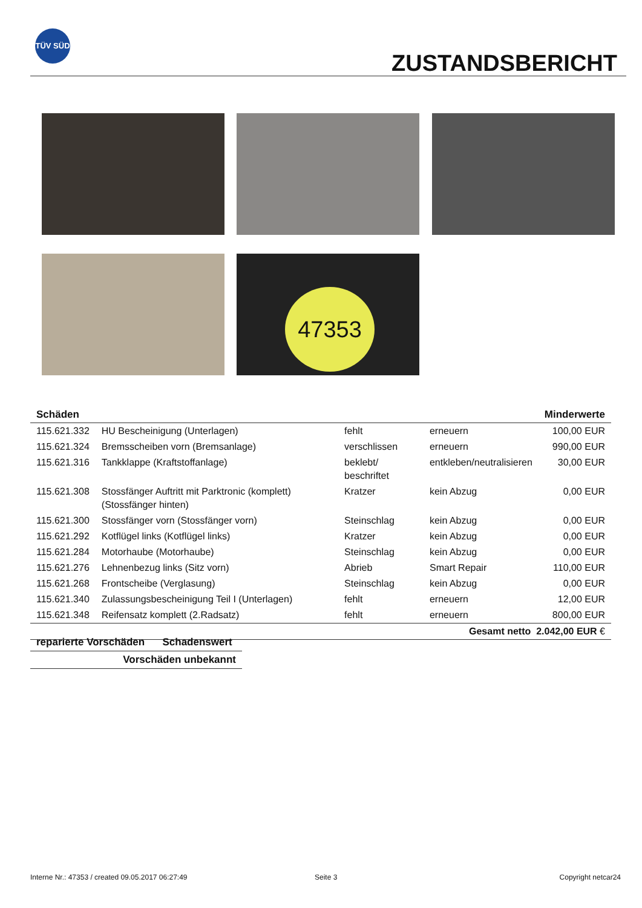TÜV SÜD
ZUSTANDSBERICHT
47353
| Schäden | | | | Minderwerte |
| --- | --- | --- | --- | --- |
| 115.621.332 | HU Bescheinigung (Unterlagen) | fehlt | erneuern | 100,00 EUR |
| 115.621.324 | Bremsscheiben vorn (Bremsanlage) | verschlissen | erneuern | 990,00 EUR |
| 115.621.316 | Tankklappe (Kraftstoffanlage) | beklebt/ beschriftet | entkleben/neutralisieren | 30,00 EUR |
| 115.621.308 | Stossfänger Auftritt mit Parktronic (komplett) (Stossfänger hinten) | Kratzer | kein Abzug | 0,00 EUR |
| 115.621.300 | Stossfänger vorn (Stossfänger vorn) | Steinschlag | kein Abzug | 0,00 EUR |
| 115.621.292 | Kotflügel links (Kotflügel links) | Kratzer | kein Abzug | 0,00 EUR |
| 115.621.284 | Motorhaube (Motorhaube) | Steinschlag | kein Abzug | 0,00 EUR |
| 115.621.276 | Lehnenbezug links (Sitz vorn) | Abrieb | Smart Repair | 110,00 EUR |
| 115.621.268 | Frontscheibe (Verglasung) | Steinschlag | kein Abzug | 0,00 EUR |
| 115.621.340 | Zulassungsbescheinigung Teil I (Unterlagen) | fehlt | erneuern | 12,00 EUR |
| 115.621.348 | Reifensatz komplett (2.Radsatz) | fehlt | erneuern | 800,00 EUR |
| Gesamt netto 2.042,00 EUR € | | | | |
| reparierte Vorschäden | Schadenswert |
| --- | --- |
| Vorschäden unbekannt | |
Interne Nr.: 47353 / created 09.05.2017 06:27:49
Seite 3 Copyright netcar24